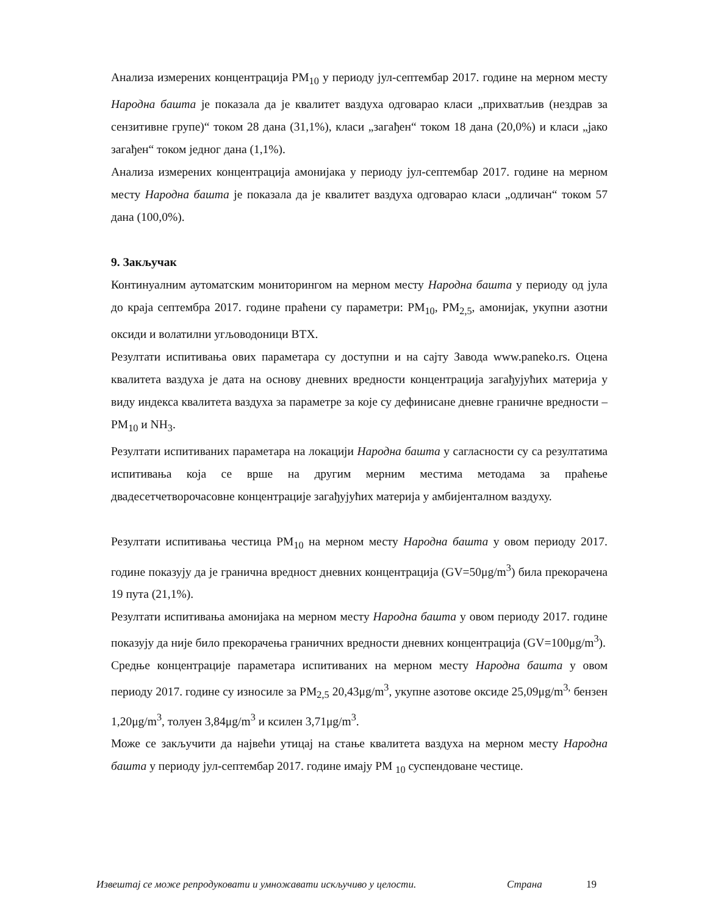Анализа измерених концентрација PM<sub>10</sub> у периоду јул-септембар 2017. године на мерном месту Народна башта је показала да је квалитет ваздуха одговарао класи „прихватљив (нездрав за сензитивне групе)“ током 28 дана (31,1%), класи „загађен“ током 18 дана (20,0%) и класи „јако загађен“ током једног дана (1,1%).
Анализа измерених концентрација амонијака у периоду јул-септембар 2017. године на мерном месту Народна башта је показала да је квалитет ваздуха одговарао класи „одличан“ током 57 дана (100,0%).
9. Закључак
Континуалним аутоматским мониторингом на мерном месту Народна башта у периоду од јула до краја септембра 2017. године праћени су параметри: PM<sub>10</sub>, PM<sub>2,5</sub>, амонијак, укупни азотни оксиди и волатилни угљоводоници BTX.
Резултати испитивања ових параметара су доступни и на сајту Завода www.paneko.rs. Оцена квалитета ваздуха је дата на основу дневних вредности концентрација загађујућих материја у виду индекса квалитета ваздуха за параметре за које су дефинисане дневне граничне вредности – PM<sub>10</sub> и NH<sub>3</sub>.
Резултати испитиваних параметара на локацији Народна башта у сагласности су са резултатима испитивања која се врше на другим мерним местима методама за праћење двадесетчетворочасовне концентрације загађујућих материја у амбијенталном ваздуху.
Резултати испитивања честица PM<sub>10</sub> на мерном месту Народна башта у овом периоду 2017. године показују да је гранична вредност дневних концентрација (GV=50μg/m<sup>3</sup>) била прекорачена 19 пута (21,1%).
Резултати испитивања амонијака на мерном месту Народна башта у овом периоду 2017. године показују да није било прекорачења граничних вредности дневних концентрација (GV=100μg/m<sup>3</sup>).
Средње концентрације параметара испитиваних на мерном месту Народна башта у овом периоду 2017. године су износиле за PM<sub>2,5</sub> 20,43μg/m<sup>3</sup>, укупне азотове оксиде 25,09μg/m<sup>3,</sup> бензен 1,20μg/m<sup>3</sup>, толуен 3,84μg/m<sup>3</sup> и ксилен 3,71μg/m<sup>3</sup>.
Може се закључити да највећи утицај на стање квалитета ваздуха на мерном месту Народна башта у периоду јул-септембар 2017. године имају PM <sub>10</sub> суспендоване честице.
Извештај се може репродуковати и умножавати искључиво у целости. Страна 19